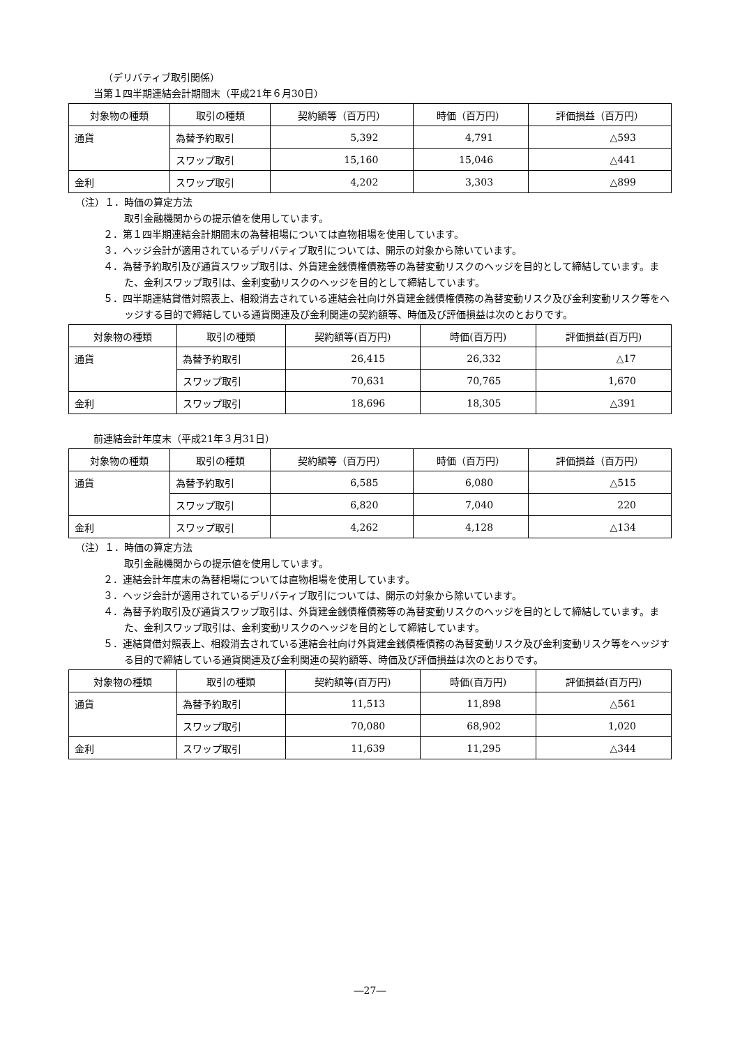（デリバティブ取引関係）
当第１四半期連結会計期間末（平成21年６月30日）
| 対象物の種類 | 取引の種類 | 契約額等（百万円） | 時価（百万円） | 評価損益（百万円） |
| --- | --- | --- | --- | --- |
| 通貨 | 為替予約取引 | 5,392 | 4,791 | △593 |
| | スワップ取引 | 15,160 | 15,046 | △441 |
| 金利 | スワップ取引 | 4,202 | 3,303 | △899 |
（注）１．時価の算定方法
取引金融機関からの提示値を使用しています。
２．第１四半期連結会計期間末の為替相場については直物相場を使用しています。
３．ヘッジ会計が適用されているデリバティブ取引については、開示の対象から除いています。
４．為替予約取引及び通貨スワップ取引は、外貨建金銭債権債務等の為替変動リスクのヘッジを目的として締結しています。また、金利スワップ取引は、金利変動リスクのヘッジを目的として締結しています。
５．四半期連結貸借対照表上、相殺消去されている連結会社向け外貨建金銭債権債務の為替変動リスク及び金利変動リスク等をヘッジする目的で締結している通貨関連及び金利関連の契約額等、時価及び評価損益は次のとおりです。
| 対象物の種類 | 取引の種類 | 契約額等(百万円) | 時価(百万円) | 評価損益(百万円) |
| --- | --- | --- | --- | --- |
| 通貨 | 為替予約取引 | 26,415 | 26,332 | △17 |
| | スワップ取引 | 70,631 | 70,765 | 1,670 |
| 金利 | スワップ取引 | 18,696 | 18,305 | △391 |
前連結会計年度末（平成21年３月31日）
| 対象物の種類 | 取引の種類 | 契約額等（百万円） | 時価（百万円） | 評価損益（百万円） |
| --- | --- | --- | --- | --- |
| 通貨 | 為替予約取引 | 6,585 | 6,080 | △515 |
| | スワップ取引 | 6,820 | 7,040 | 220 |
| 金利 | スワップ取引 | 4,262 | 4,128 | △134 |
（注）１．時価の算定方法
取引金融機関からの提示値を使用しています。
２．連結会計年度末の為替相場については直物相場を使用しています。
３．ヘッジ会計が適用されているデリバティブ取引については、開示の対象から除いています。
４．為替予約取引及び通貨スワップ取引は、外貨建金銭債権債務等の為替変動リスクのヘッジを目的として締結しています。また、金利スワップ取引は、金利変動リスクのヘッジを目的として締結しています。
５．連結貸借対照表上、相殺消去されている連結会社向け外貨建金銭債権債務の為替変動リスク及び金利変動リスク等をヘッジする目的で締結している通貨関連及び金利関連の契約額等、時価及び評価損益は次のとおりです。
| 対象物の種類 | 取引の種類 | 契約額等(百万円) | 時価(百万円) | 評価損益(百万円) |
| --- | --- | --- | --- | --- |
| 通貨 | 為替予約取引 | 11,513 | 11,898 | △561 |
| | スワップ取引 | 70,080 | 68,902 | 1,020 |
| 金利 | スワップ取引 | 11,639 | 11,295 | △344 |
―27―